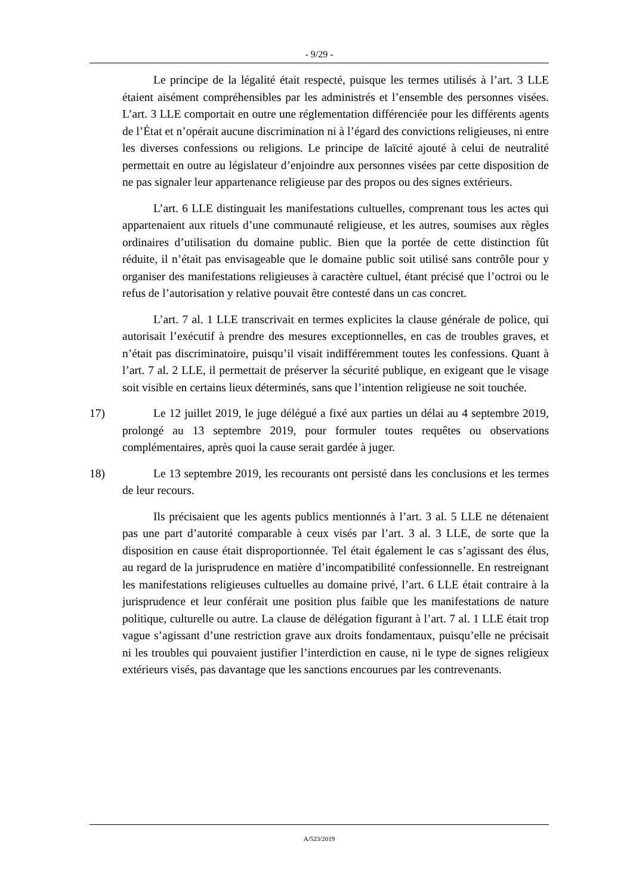- 9/29 -
Le principe de la légalité était respecté, puisque les termes utilisés à l’art. 3 LLE étaient aisément compréhensibles par les administrés et l’ensemble des personnes visées. L’art. 3 LLE comportait en outre une réglementation différenciée pour les différents agents de l’État et n’opérait aucune discrimination ni à l’égard des convictions religieuses, ni entre les diverses confessions ou religions. Le principe de laïcité ajouté à celui de neutralité permettait en outre au législateur d’enjoindre aux personnes visées par cette disposition de ne pas signaler leur appartenance religieuse par des propos ou des signes extérieurs.
L’art. 6 LLE distinguait les manifestations cultuelles, comprenant tous les actes qui appartenaient aux rituels d’une communauté religieuse, et les autres, soumises aux règles ordinaires d’utilisation du domaine public. Bien que la portée de cette distinction fût réduite, il n’était pas envisageable que le domaine public soit utilisé sans contrôle pour y organiser des manifestations religieuses à caractère cultuel, étant précisé que l’octroi ou le refus de l’autorisation y relative pouvait être contesté dans un cas concret.
L’art. 7 al. 1 LLE transcrivait en termes explicites la clause générale de police, qui autorisait l’exécutif à prendre des mesures exceptionnelles, en cas de troubles graves, et n’était pas discriminatoire, puisqu’il visait indifféremment toutes les confessions. Quant à l’art. 7 al. 2 LLE, il permettait de préserver la sécurité publique, en exigeant que le visage soit visible en certains lieux déterminés, sans que l’intention religieuse ne soit touchée.
17) Le 12 juillet 2019, le juge délégué a fixé aux parties un délai au 4 septembre 2019, prolongé au 13 septembre 2019, pour formuler toutes requêtes ou observations complémentaires, après quoi la cause serait gardée à juger.
18) Le 13 septembre 2019, les recourants ont persisté dans les conclusions et les termes de leur recours.
Ils précisaient que les agents publics mentionnés à l’art. 3 al. 5 LLE ne détenaient pas une part d’autorité comparable à ceux visés par l’art. 3 al. 3 LLE, de sorte que la disposition en cause était disproportionnée. Tel était également le cas s’agissant des élus, au regard de la jurisprudence en matière d’incompatibilité confessionnelle. En restreignant les manifestations religieuses cultuelles au domaine privé, l’art. 6 LLE était contraire à la jurisprudence et leur conférait une position plus faible que les manifestations de nature politique, culturelle ou autre. La clause de délégation figurant à l’art. 7 al. 1 LLE était trop vague s’agissant d’une restriction grave aux droits fondamentaux, puisqu’elle ne précisait ni les troubles qui pouvaient justifier l’interdiction en cause, ni le type de signes religieux extérieurs visés, pas davantage que les sanctions encourues par les contrevenants.
A/523/2019